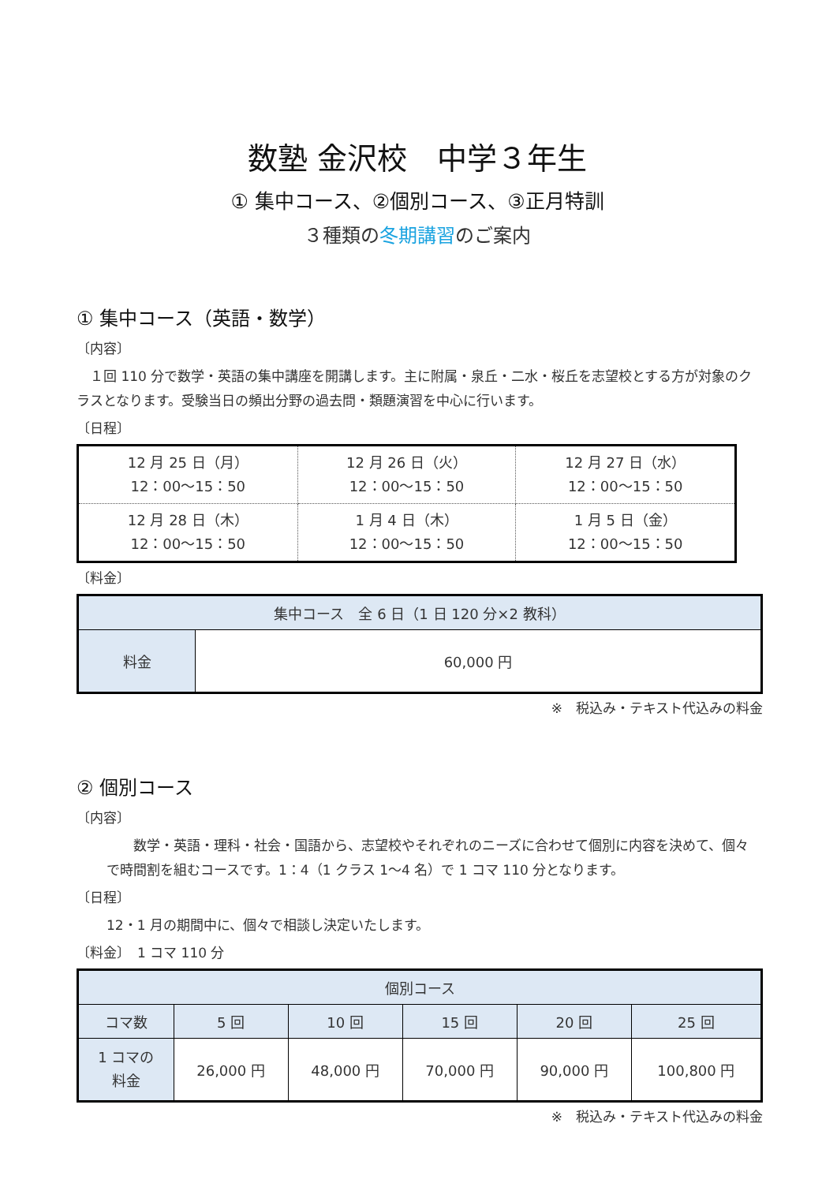数塾 金沢校　中学３年生
① 集中コース、②個別コース、③正月特訓
３種類の冬期講習のご案内
① 集中コース（英語・数学）
〔内容〕
　１回 110 分で数学・英語の集中講座を開講します。主に附属・泉丘・二水・桜丘を志望校とする方が対象のクラスとなります。受験当日の頻出分野の過去問・類題演習を中心に行います。
〔日程〕
| 12 月 25 日（月） 12：00～15：50 | 12 月 26 日（火） 12：00～15：50 | 12 月 27 日（水） 12：00～15：50 |
| 12 月 28 日（木） 12：00～15：50 | 1 月 4 日（木） 12：00～15：50 | 1 月 5 日（金） 12：00～15：50 |
〔料金〕
| 集中コース 全 6 日（1 日 120 分×2 教科） | |
| --- | --- |
| 料金 | 60,000 円 |
※　税込み・テキスト代込みの料金
② 個別コース
〔内容〕
　　数学・英語・理科・社会・国語から、志望校やそれぞれのニーズに合わせて個別に内容を決めて、個々で時間割を組むコースです。1：4（1 クラス 1～4 名）で 1 コマ 110 分となります。
〔日程〕
12・1 月の期間中に、個々で相談し決定いたします。
〔料金〕　1 コマ 110 分
| 個別コース | | | | | |
| --- | --- | --- | --- | --- | --- |
| コマ数 | 5 回 | 10 回 | 15 回 | 20 回 | 25 回 |
| 1 コマの 料金 | 26,000 円 | 48,000 円 | 70,000 円 | 90,000 円 | 100,800 円 |
※　税込み・テキスト代込みの料金